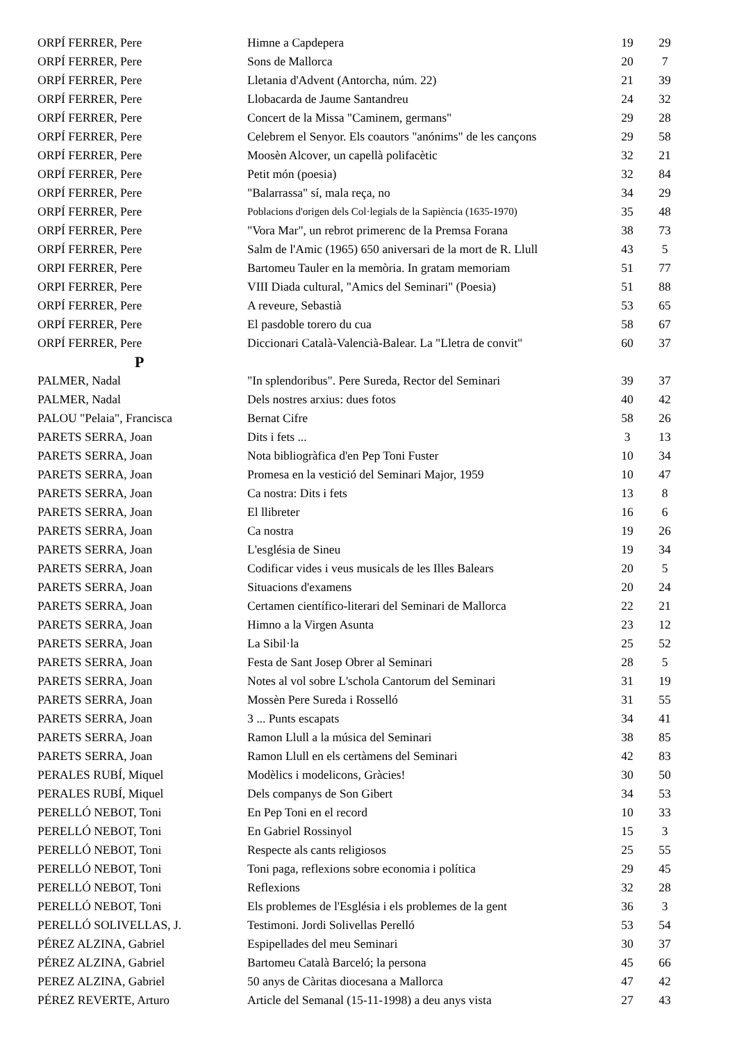| ORPÍ FERRER, Pere | Himne a Capdepera | 19 | 29 |
| ORPÍ FERRER, Pere | Sons de Mallorca | 20 | 7 |
| ORPÍ FERRER, Pere | Lletania d'Advent (Antorcha, núm. 22) | 21 | 39 |
| ORPÍ FERRER, Pere | Llobacarda de Jaume Santandreu | 24 | 32 |
| ORPÍ FERRER, Pere | Concert de la Missa "Caminem, germans" | 29 | 28 |
| ORPÍ FERRER, Pere | Celebrem el Senyor. Els coautors "anónims" de les cançons | 29 | 58 |
| ORPÍ FERRER, Pere | Moosèn Alcover, un capellà polifacètic | 32 | 21 |
| ORPÍ FERRER, Pere | Petit món (poesia) | 32 | 84 |
| ORPÍ FERRER, Pere | "Balarrassa" sí, mala reça, no | 34 | 29 |
| ORPÍ FERRER, Pere | Poblacions d'origen dels Col·legials de la Sapiència (1635-1970) | 35 | 48 |
| ORPÍ FERRER, Pere | "Vora Mar", un rebrot primerenc de la Premsa Forana | 38 | 73 |
| ORPÍ FERRER, Pere | Salm de l'Amic (1965) 650 aniversari de la mort de R. Llull | 43 | 5 |
| ORPI FERRER, Pere | Bartomeu Tauler en la memòria. In gratam memoriam | 51 | 77 |
| ORPI FERRER, Pere | VIII Diada cultural, "Amics del Seminari" (Poesia) | 51 | 88 |
| ORPÍ FERRER, Pere | A reveure, Sebastià | 53 | 65 |
| ORPÍ FERRER, Pere | El pasdoble torero du cua | 58 | 67 |
| ORPÍ FERRER, Pere | Diccionari Català-Valencià-Balear. La "Lletra de convit" | 60 | 37 |
| P | | | |
| PALMER, Nadal | "In splendoribus". Pere Sureda, Rector del Seminari | 39 | 37 |
| PALMER, Nadal | Dels nostres arxius: dues fotos | 40 | 42 |
| PALOU "Pelaia", Francisca | Bernat Cifre | 58 | 26 |
| PARETS SERRA, Joan | Dits i fets ... | 3 | 13 |
| PARETS SERRA, Joan | Nota bibliogràfica d'en Pep Toni Fuster | 10 | 34 |
| PARETS SERRA, Joan | Promesa en la vestició del Seminari Major, 1959 | 10 | 47 |
| PARETS SERRA, Joan | Ca nostra: Dits i fets | 13 | 8 |
| PARETS SERRA, Joan | El llibreter | 16 | 6 |
| PARETS SERRA, Joan | Ca nostra | 19 | 26 |
| PARETS SERRA, Joan | L'església de Sineu | 19 | 34 |
| PARETS SERRA, Joan | Codificar vides i veus musicals de les Illes Balears | 20 | 5 |
| PARETS SERRA, Joan | Situacions d'examens | 20 | 24 |
| PARETS SERRA, Joan | Certamen científico-literari del Seminari de Mallorca | 22 | 21 |
| PARETS SERRA, Joan | Himno a la Virgen Asunta | 23 | 12 |
| PARETS SERRA, Joan | La Sibil·la | 25 | 52 |
| PARETS SERRA, Joan | Festa de Sant Josep Obrer al Seminari | 28 | 5 |
| PARETS SERRA, Joan | Notes al vol sobre L'schola Cantorum del Seminari | 31 | 19 |
| PARETS SERRA, Joan | Mossèn Pere Sureda i Rosselló | 31 | 55 |
| PARETS SERRA, Joan | 3 ... Punts escapats | 34 | 41 |
| PARETS SERRA, Joan | Ramon Llull a la música del Seminari | 38 | 85 |
| PARETS SERRA, Joan | Ramon Llull en els certàmens del Seminari | 42 | 83 |
| PERALES RUBÍ, Miquel | Modèlics i modelicons, Gràcies! | 30 | 50 |
| PERALES RUBÍ, Miquel | Dels companys de Son Gibert | 34 | 53 |
| PERELLÓ NEBOT, Toni | En Pep Toni en el record | 10 | 33 |
| PERELLÓ NEBOT, Toni | En Gabriel Rossinyol | 15 | 3 |
| PERELLÓ NEBOT, Toni | Respecte als cants religiosos | 25 | 55 |
| PERELLÓ NEBOT, Toni | Toni paga, reflexions sobre economia i política | 29 | 45 |
| PERELLÓ NEBOT, Toni | Reflexions | 32 | 28 |
| PERELLÓ NEBOT, Toni | Els problemes de l'Església i els problemes de la gent | 36 | 3 |
| PERELLÓ SOLIVELLAS, J. | Testimoni. Jordi Solivellas Perelló | 53 | 54 |
| PÉREZ ALZINA, Gabriel | Espipellades del meu Seminari | 30 | 37 |
| PÉREZ ALZINA, Gabriel | Bartomeu Català Barceló; la persona | 45 | 66 |
| PEREZ ALZINA, Gabriel | 50 anys de Càritas diocesana a Mallorca | 47 | 42 |
| PÉREZ REVERTE, Arturo | Article del Semanal (15-11-1998) a deu anys vista | 27 | 43 |